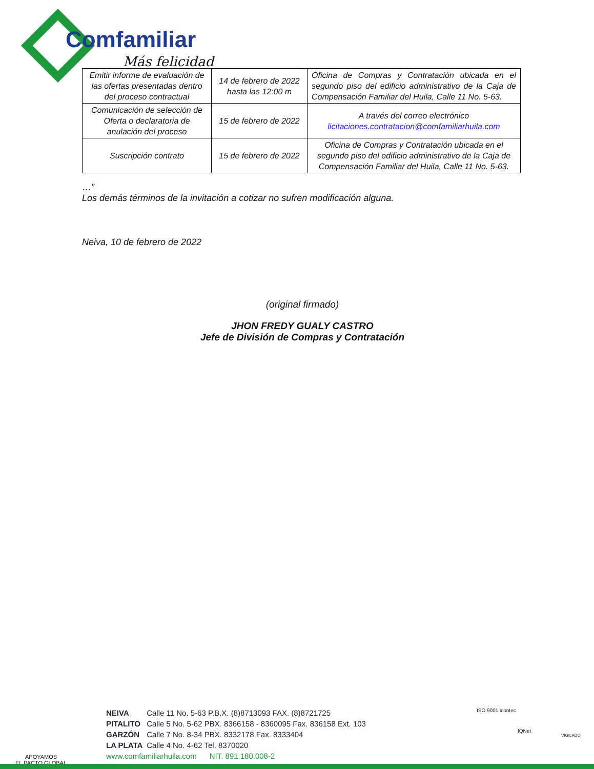Comfamiliar
Más felicidad
| Emitir informe de evaluación de las ofertas presentadas dentro del proceso contractual | 14 de febrero de 2022 hasta las 12:00 m | Oficina de Compras y Contratación ubicada en el segundo piso del edificio administrativo de la Caja de Compensación Familiar del Huila, Calle 11 No. 5-63. |
| Comunicación de selección de Oferta o declaratoria de anulación del proceso | 15 de febrero de 2022 | A través del correo electrónico licitaciones.contratacion@comfamiliarhuila.com |
| Suscripción contrato | 15 de febrero de 2022 | Oficina de Compras y Contratación ubicada en el segundo piso del edificio administrativo de la Caja de Compensación Familiar del Huila, Calle 11 No. 5-63. |
…”
Los demás términos de la invitación a cotizar no sufren modificación alguna.
Neiva, 10 de febrero de 2022
(original firmado)
JHON FREDY GUALY CASTRO
Jefe de División de Compras y Contratación
APOYAMOS
EL PACTO GLOBAL
NEIVA Calle 11 No. 5-63 P.B.X. (8)8713093 FAX. (8)8721725
PITALITO Calle 5 No. 5-62 PBX. 8366158 - 8360095 Fax. 836158 Ext. 103
GARZÓN Calle 7 No. 8-34 PBX. 8332178 Fax. 8333404
LA PLATA Calle 4 No. 4-62 Tel. 8370020
www.comfamiliarhuila.com NIT. 891.180.008-2
ISO 9001 icontec
IQNet
VIGILADO